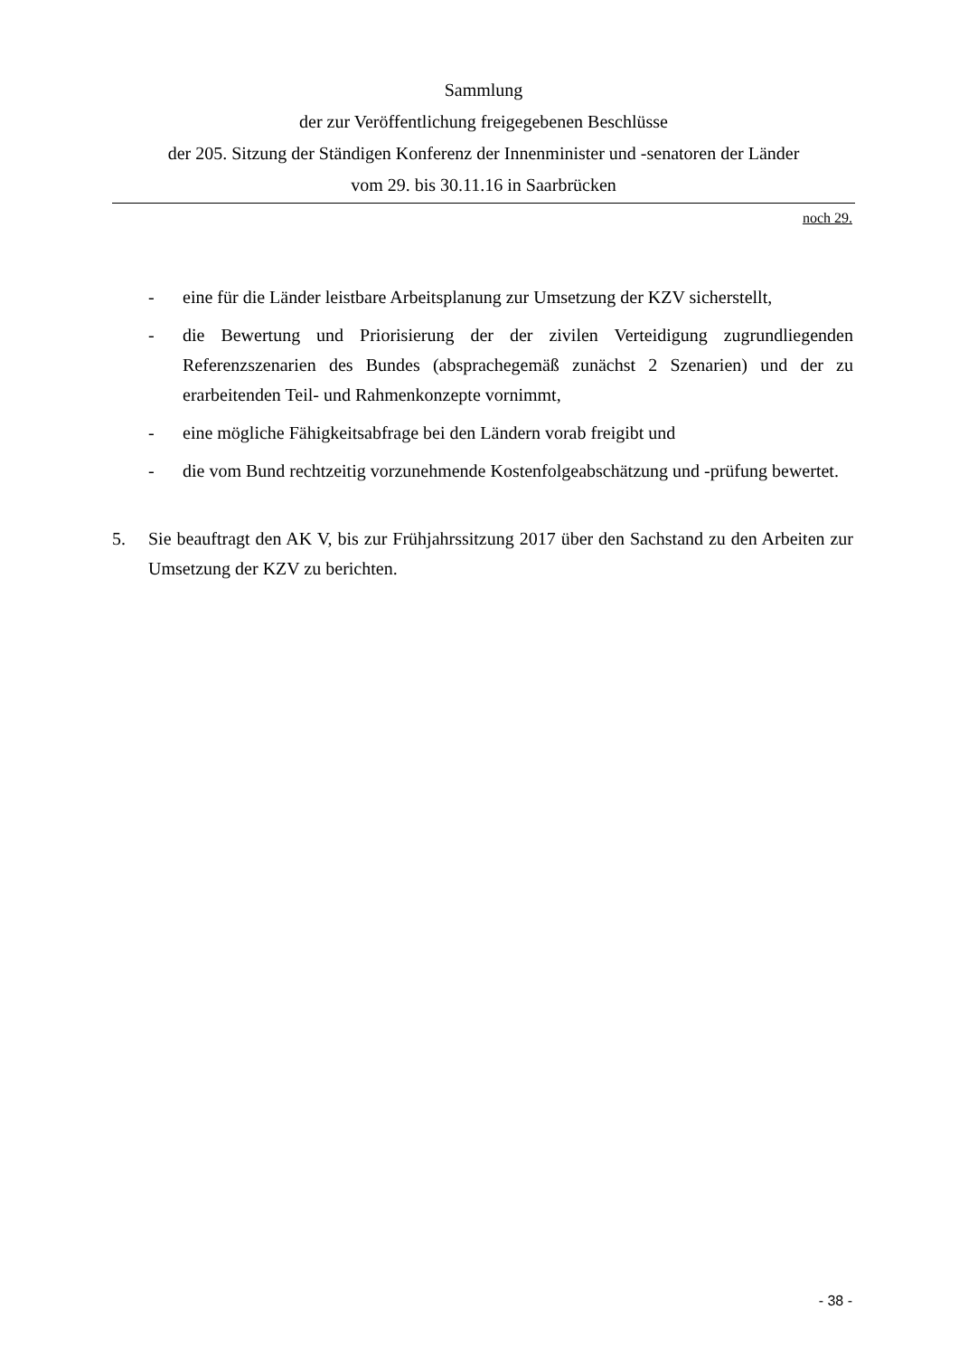Sammlung
der zur Veröffentlichung freigegebenen Beschlüsse
der 205. Sitzung der Ständigen Konferenz der Innenminister und -senatoren der Länder
vom 29. bis 30.11.16 in Saarbrücken
noch 29.
- eine für die Länder leistbare Arbeitsplanung zur Umsetzung der KZV sicherstellt,
- die Bewertung und Priorisierung der der zivilen Verteidigung zugrundliegenden Referenzszenarien des Bundes (absprachegemäß zunächst 2 Szenarien) und der zu erarbeitenden Teil- und Rahmenkonzepte vornimmt,
- eine mögliche Fähigkeitsabfrage bei den Ländern vorab freigibt und
- die vom Bund rechtzeitig vorzunehmende Kostenfolgeabschätzung und -prüfung bewertet.
5. Sie beauftragt den AK V, bis zur Frühjahrssitzung 2017 über den Sachstand zu den Arbeiten zur Umsetzung der KZV zu berichten.
- 38 -